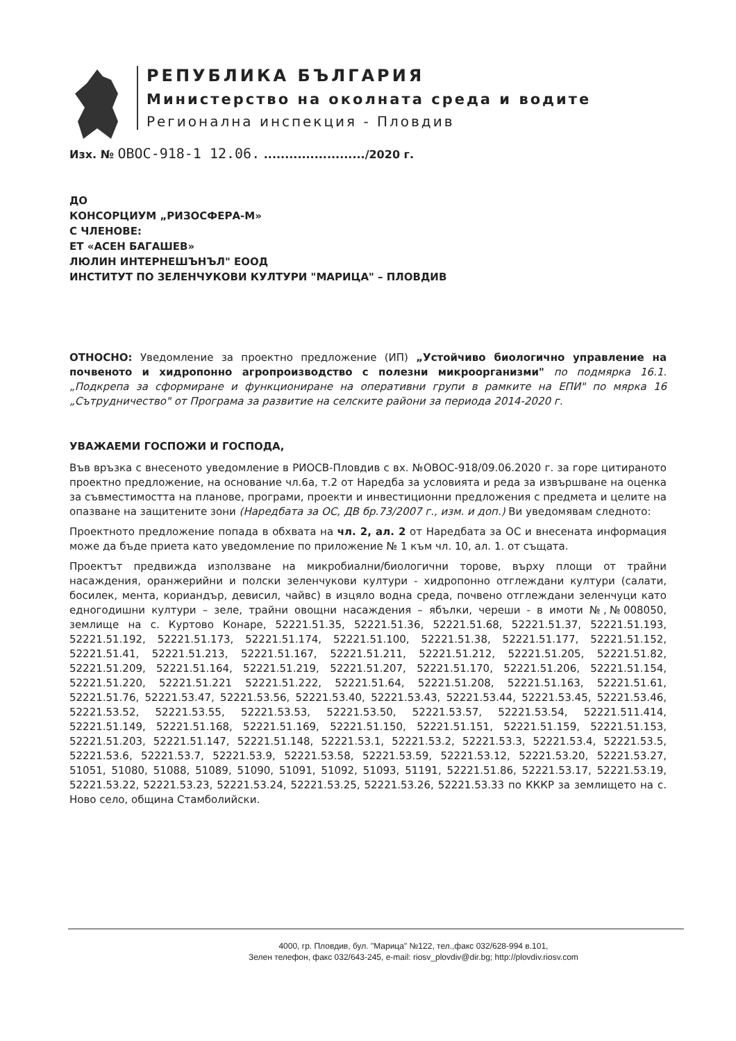РЕПУБЛИКА БЪЛГАРИЯ
Министерство на околната среда и водите
Регионална инспекция - Пловдив
Изх. № ОВОС-918-1 12.06. ......................../2020 г.
ДО
КОНСОРЦИУМ „РИЗОСФЕРА-М»
С ЧЛЕНОВЕ:
ЕТ «АСЕН БАГАШЕВ»
ЛЮЛИН ИНТЕРНЕШЪНЪЛ" ЕООД
ИНСТИТУТ ПО ЗЕЛЕНЧУКОВИ КУЛТУРИ "МАРИЦА" – ПЛОВДИВ
ОТНОСНО: Уведомление за проектно предложение (ИП) „Устойчиво биологично управление на почвеното и хидропонно агропроизводство с полезни микроорганизми" по подмярка 16.1. „Подкрепа за сформиране и функциониране на оперативни групи в рамките на ЕПИ" по мярка 16 „Сътрудничество" от Програма за развитие на селските райони за периода 2014-2020 г.
УВАЖАЕМИ ГОСПОЖИ И ГОСПОДА,
Във връзка с внесеното уведомление в РИОСВ-Пловдив с вх. №ОВОС-918/09.06.2020 г. за горе цитираното проектно предложение, на основание чл.6а, т.2 от Наредба за условията и реда за извършване на оценка за съвместимостта на планове, програми, проекти и инвестиционни предложения с предмета и целите на опазване на защитените зони (Наредбата за ОС, ДВ бр.73/2007 г., изм. и доп.) Ви уведомявам следното:
Проектното предложение попада в обхвата на чл. 2, ал. 2 от Наредбата за ОС и внесената информация може да бъде приета като уведомление по приложение № 1 към чл. 10, ал. 1. от същата.
Проектът предвижда използване на микробиални/биологични торове, върху площи от трайни насаждения, оранжерийни и полски зеленчукови култури - хидропонно отглеждани култури (салати, босилек, мента, кориандър, девисил, чайвс) в изцяло водна среда, почвено отглеждани зеленчуци като едногодишни култури – зеле, трайни овощни насаждения – ябълки, череши - в имоти №,№008050, землище на с. Куртово Конаре, 52221.51.35, 52221.51.36, 52221.51.68, 52221.51.37, 52221.51.193, 52221.51.192, 52221.51.173, 52221.51.174, 52221.51.100, 52221.51.38, 52221.51.177, 52221.51.152, 52221.51.41, 52221.51.213, 52221.51.167, 52221.51.211, 52221.51.212, 52221.51.205, 52221.51.82, 52221.51.209, 52221.51.164, 52221.51.219, 52221.51.207, 52221.51.170, 52221.51.206, 52221.51.154, 52221.51.220, 52221.51.221 52221.51.222, 52221.51.64, 52221.51.208, 52221.51.163, 52221.51.61, 52221.51.76, 52221.53.47, 52221.53.56, 52221.53.40, 52221.53.43, 52221.53.44, 52221.53.45, 52221.53.46, 52221.53.52, 52221.53.55, 52221.53.53, 52221.53.50, 52221.53.57, 52221.53.54, 52221.511.414, 52221.51.149, 52221.51.168, 52221.51.169, 52221.51.150, 52221.51.151, 52221.51.159, 52221.51.153, 52221.51.203, 52221.51.147, 52221.51.148, 52221.53.1, 52221.53.2, 52221.53.3, 52221.53.4, 52221.53.5, 52221.53.6, 52221.53.7, 52221.53.9, 52221.53.58, 52221.53.59, 52221.53.12, 52221.53.20, 52221.53.27, 51051, 51080, 51088, 51089, 51090, 51091, 51092, 51093, 51191, 52221.51.86, 52221.53.17, 52221.53.19, 52221.53.22, 52221.53.23, 52221.53.24, 52221.53.25, 52221.53.26, 52221.53.33 по КККР за землището на с. Ново село, община Стамболийски.
4000, гр. Пловдив, бул. "Марица" №122, тел.,факс 032/628-994 в.101,
Зелен телефон, факс 032/643-245, e-mail: riosv_plovdiv@dir.bg; http://plovdiv.riosv.com